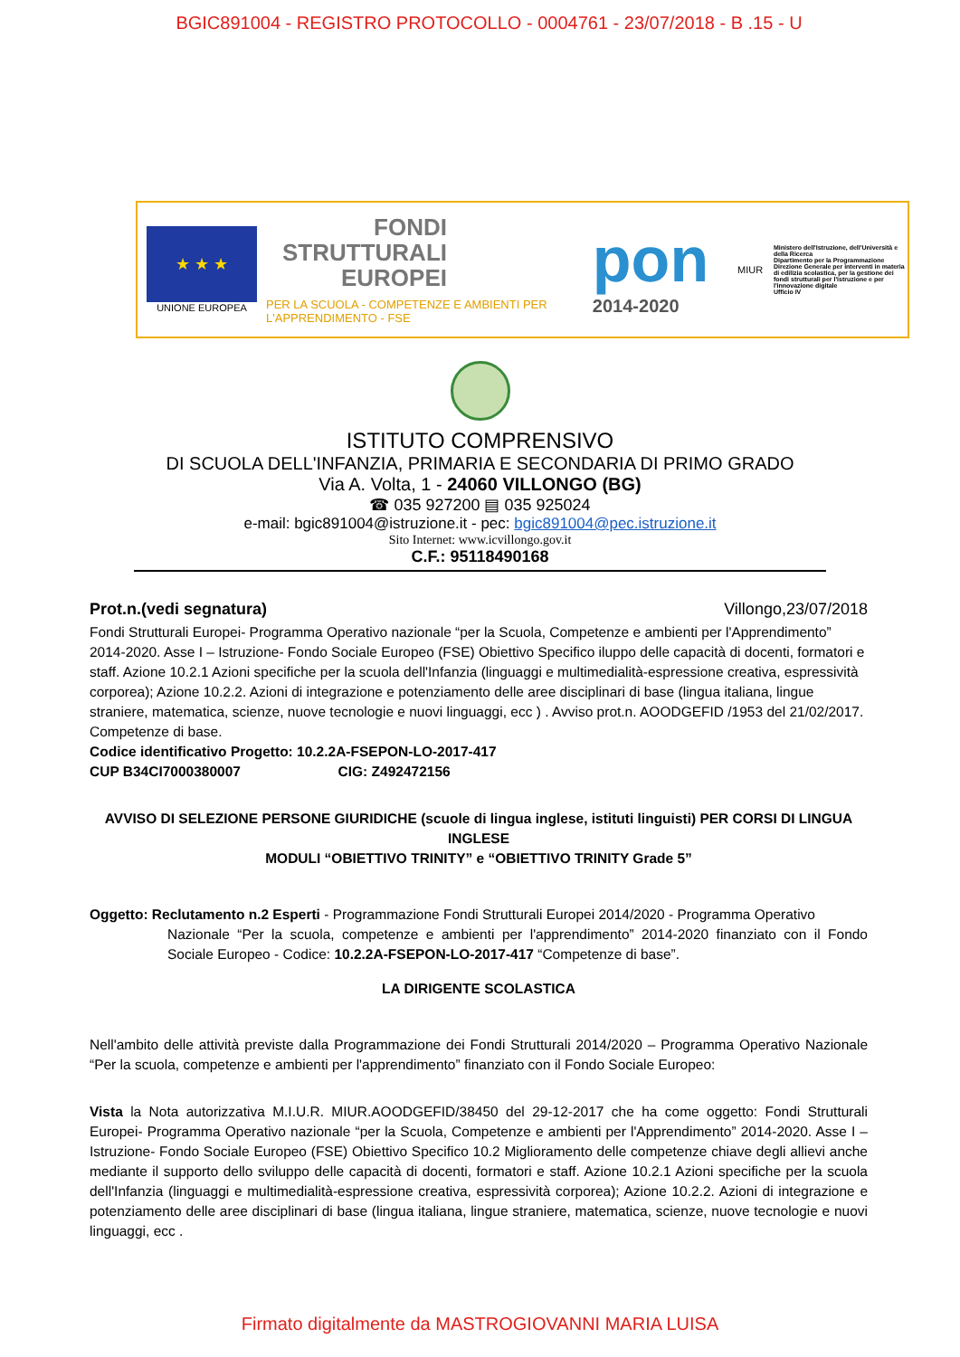BGIC891004 - REGISTRO PROTOCOLLO - 0004761 - 23/07/2018 - B .15 - U
★ ★ ★
UNIONE EUROPEA
FONDI
STRUTTURALI
EUROPEI
PER LA SCUOLA - COMPETENZE E AMBIENTI PER L'APPRENDIMENTO - FSE
pon
2014-2020
MIUR
Ministero dell'Istruzione, dell'Università e della Ricerca
Dipartimento per la Programmazione
Direzione Generale per interventi in materia di edilizia scolastica, per la gestione dei fondi strutturali per l'istruzione e per l'innovazione digitale
Ufficio IV
ISTITUTO COMPRENSIVO
DI SCUOLA DELL'INFANZIA, PRIMARIA E SECONDARIA DI PRIMO GRADO
Via A. Volta, 1 - 24060 VILLONGO (BG)
☎ 035 927200 ▤ 035 925024
e-mail: bgic891004@istruzione.it - pec: bgic891004@pec.istruzione.it
Sito Internet: www.icvillongo.gov.it
C.F.: 95118490168
Prot.n.(vedi segnatura) Villongo,23/07/2018
Fondi Strutturali Europei- Programma Operativo nazionale “per la Scuola, Competenze e ambienti per l'Apprendimento” 2014-2020. Asse I – Istruzione- Fondo Sociale Europeo (FSE) Obiettivo Specifico iluppo delle capacità di docenti, formatori e staff. Azione 10.2.1 Azioni specifiche per la scuola dell'Infanzia (linguaggi e multimedialità-espressione creativa, espressività corporea); Azione 10.2.2. Azioni di integrazione e potenziamento delle aree disciplinari di base (lingua italiana, lingue straniere, matematica, scienze, nuove tecnologie e nuovi linguaggi, ecc ) . Avviso prot.n. AOODGEFID /1953 del 21/02/2017. Competenze di base.
Codice identificativo Progetto: 10.2.2A-FSEPON-LO-2017-417
CUP B34CI7000380007 CIG: Z492472156
AVVISO DI SELEZIONE PERSONE GIURIDICHE (scuole di lingua inglese, istituti linguisti) PER CORSI DI LINGUA INGLESE
MODULI “OBIETTIVO TRINITY” e “OBIETTIVO TRINITY Grade 5”
Oggetto: Reclutamento n.2 Esperti - Programmazione Fondi Strutturali Europei 2014/2020 - Programma Operativo
Nazionale “Per la scuola, competenze e ambienti per l'apprendimento” 2014-2020 finanziato con il Fondo Sociale Europeo - Codice: 10.2.2A-FSEPON-LO-2017-417 “Competenze di base”.
LA DIRIGENTE SCOLASTICA
Nell'ambito delle attività previste dalla Programmazione dei Fondi Strutturali 2014/2020 – Programma Operativo Nazionale “Per la scuola, competenze e ambienti per l'apprendimento” finanziato con il Fondo Sociale Europeo:
Vista la Nota autorizzativa M.I.U.R. MIUR.AOODGEFID/38450 del 29-12-2017 che ha come oggetto: Fondi Strutturali Europei- Programma Operativo nazionale “per la Scuola, Competenze e ambienti per l'Apprendimento” 2014-2020. Asse I – Istruzione- Fondo Sociale Europeo (FSE) Obiettivo Specifico 10.2 Miglioramento delle competenze chiave degli allievi anche mediante il supporto dello sviluppo delle capacità di docenti, formatori e staff. Azione 10.2.1 Azioni specifiche per la scuola dell'Infanzia (linguaggi e multimedialità-espressione creativa, espressività corporea); Azione 10.2.2. Azioni di integrazione e potenziamento delle aree disciplinari di base (lingua italiana, lingue straniere, matematica, scienze, nuove tecnologie e nuovi linguaggi, ecc .
Firmato digitalmente da MASTROGIOVANNI MARIA LUISA